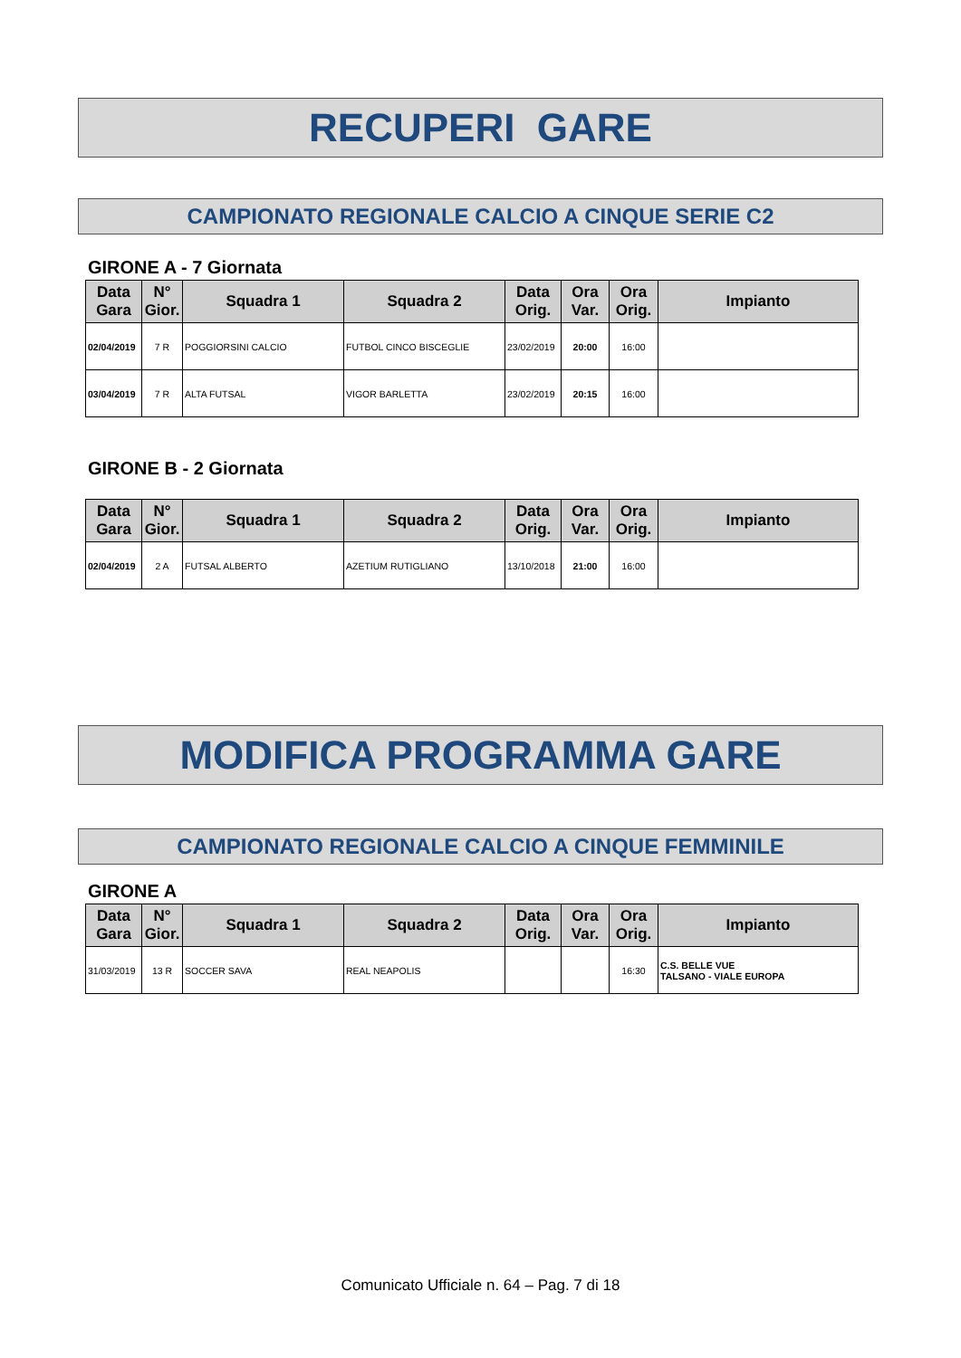RECUPERI GARE
CAMPIONATO REGIONALE CALCIO A CINQUE SERIE C2
GIRONE A - 7 Giornata
| Data Gara | N° Gior. | Squadra 1 | Squadra 2 | Data Orig. | Ora Var. | Ora Orig. | Impianto |
| --- | --- | --- | --- | --- | --- | --- | --- |
| 02/04/2019 | 7 R | POGGIORSINI CALCIO | FUTBOL CINCO BISCEGLIE | 23/02/2019 | 20:00 | 16:00 | |
| 03/04/2019 | 7 R | ALTA FUTSAL | VIGOR BARLETTA | 23/02/2019 | 20:15 | 16:00 | |
GIRONE B - 2 Giornata
| Data Gara | N° Gior. | Squadra 1 | Squadra 2 | Data Orig. | Ora Var. | Ora Orig. | Impianto |
| --- | --- | --- | --- | --- | --- | --- | --- |
| 02/04/2019 | 2 A | FUTSAL ALBERTO | AZETIUM RUTIGLIANO | 13/10/2018 | 21:00 | 16:00 | |
MODIFICA PROGRAMMA GARE
CAMPIONATO REGIONALE CALCIO A CINQUE FEMMINILE
GIRONE A
| Data Gara | N° Gior. | Squadra 1 | Squadra 2 | Data Orig. | Ora Var. | Ora Orig. | Impianto |
| --- | --- | --- | --- | --- | --- | --- | --- |
| 31/03/2019 | 13 R | SOCCER SAVA | REAL NEAPOLIS | | | 16:30 | C.S. BELLE VUE TALSANO - VIALE EUROPA |
Comunicato Ufficiale n. 64 – Pag. 7 di 18